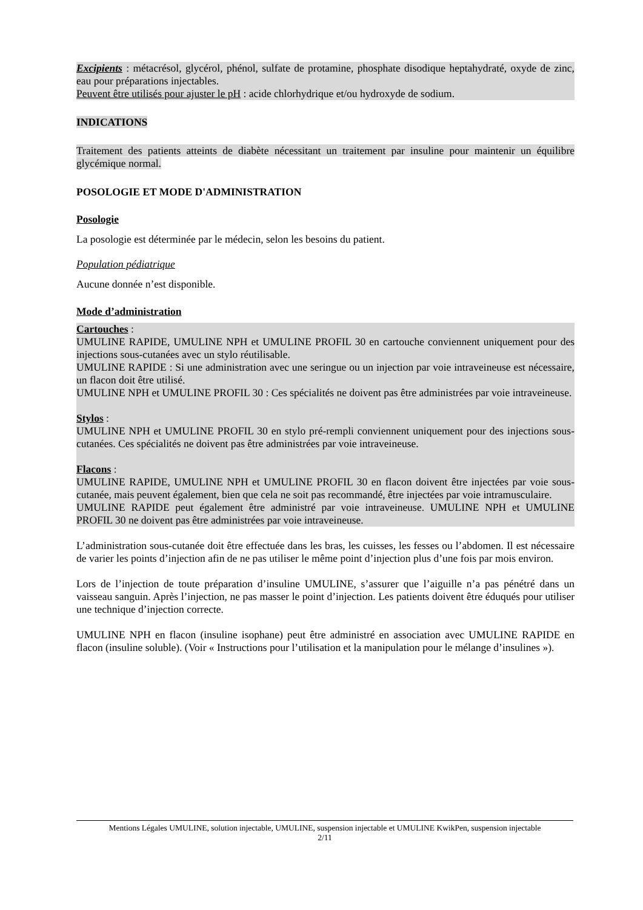Excipients : métacrésol, glycérol, phénol, sulfate de protamine, phosphate disodique heptahydraté, oxyde de zinc, eau pour préparations injectables.
Peuvent être utilisés pour ajuster le pH : acide chlorhydrique et/ou hydroxyde de sodium.
INDICATIONS
Traitement des patients atteints de diabète nécessitant un traitement par insuline pour maintenir un équilibre glycémique normal.
POSOLOGIE ET MODE D'ADMINISTRATION
Posologie
La posologie est déterminée par le médecin, selon les besoins du patient.
Population pédiatrique
Aucune donnée n’est disponible.
Mode d’administration
Cartouches :
UMULINE RAPIDE, UMULINE NPH et UMULINE PROFIL 30 en cartouche conviennent uniquement pour des injections sous-cutanées avec un stylo réutilisable.
UMULINE RAPIDE : Si une administration avec une seringue ou un injection par voie intraveineuse est nécessaire, un flacon doit être utilisé.
UMULINE NPH et UMULINE PROFIL 30 : Ces spécialités ne doivent pas être administrées par voie intraveineuse.
Stylos :
UMULINE NPH et UMULINE PROFIL 30 en stylo pré-rempli conviennent uniquement pour des injections sous-cutanées. Ces spécialités ne doivent pas être administrées par voie intraveineuse.
Flacons :
UMULINE RAPIDE, UMULINE NPH et UMULINE PROFIL 30 en flacon doivent être injectées par voie sous-cutanée, mais peuvent également, bien que cela ne soit pas recommandé, être injectées par voie intramusculaire.
UMULINE RAPIDE peut également être administré par voie intraveineuse. UMULINE NPH et UMULINE PROFIL 30 ne doivent pas être administrées par voie intraveineuse.
L’administration sous-cutanée doit être effectuée dans les bras, les cuisses, les fesses ou l’abdomen. Il est nécessaire de varier les points d’injection afin de ne pas utiliser le même point d’injection plus d’une fois par mois environ.
Lors de l’injection de toute préparation d’insuline UMULINE, s’assurer que l’aiguille n’a pas pénétré dans un vaisseau sanguin. Après l’injection, ne pas masser le point d’injection. Les patients doivent être éduqués pour utiliser une technique d’injection correcte.
UMULINE NPH en flacon (insuline isophane) peut être administré en association avec UMULINE RAPIDE en flacon (insuline soluble). (Voir « Instructions pour l’utilisation et la manipulation pour le mélange d’insulines »).
Mentions Légales UMULINE, solution injectable, UMULINE, suspension injectable et UMULINE KwikPen, suspension injectable
2/11